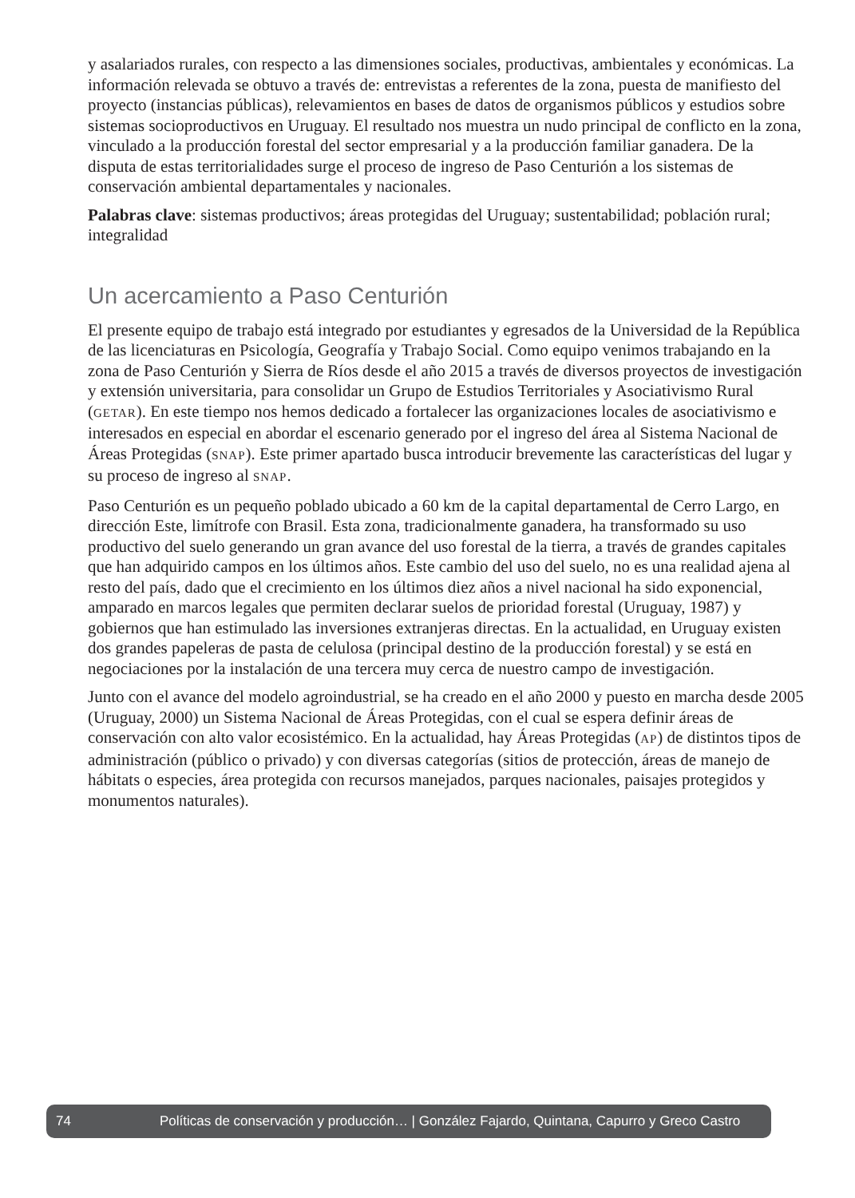y asalariados rurales, con respecto a las dimensiones sociales, productivas, ambientales y económicas. La información relevada se obtuvo a través de: entrevistas a referentes de la zona, puesta de manifiesto del proyecto (instancias públicas), relevamientos en bases de datos de organismos públicos y estudios sobre sistemas socioproductivos en Uruguay. El resultado nos muestra un nudo principal de conflicto en la zona, vinculado a la producción forestal del sector empresarial y a la producción familiar ganadera. De la disputa de estas territorialidades surge el proceso de ingreso de Paso Centurión a los sistemas de conservación ambiental departamentales y nacionales.
Palabras clave: sistemas productivos; áreas protegidas del Uruguay; sustentabilidad; población rural; integralidad
Un acercamiento a Paso Centurión
El presente equipo de trabajo está integrado por estudiantes y egresados de la Universidad de la República de las licenciaturas en Psicología, Geografía y Trabajo Social. Como equipo venimos trabajando en la zona de Paso Centurión y Sierra de Ríos desde el año 2015 a través de diversos proyectos de investigación y extensión universitaria, para consolidar un Grupo de Estudios Territoriales y Asociativismo Rural (GETAR). En este tiempo nos hemos dedicado a fortalecer las organizaciones locales de asociativismo e interesados en especial en abordar el escenario generado por el ingreso del área al Sistema Nacional de Áreas Protegidas (SNAP). Este primer apartado busca introducir brevemente las características del lugar y su proceso de ingreso al SNAP.
Paso Centurión es un pequeño poblado ubicado a 60 km de la capital departamental de Cerro Largo, en dirección Este, limítrofe con Brasil. Esta zona, tradicionalmente ganadera, ha transformado su uso productivo del suelo generando un gran avance del uso forestal de la tierra, a través de grandes capitales que han adquirido campos en los últimos años. Este cambio del uso del suelo, no es una realidad ajena al resto del país, dado que el crecimiento en los últimos diez años a nivel nacional ha sido exponencial, amparado en marcos legales que permiten declarar suelos de prioridad forestal (Uruguay, 1987) y gobiernos que han estimulado las inversiones extranjeras directas. En la actualidad, en Uruguay existen dos grandes papeleras de pasta de celulosa (principal destino de la producción forestal) y se está en negociaciones por la instalación de una tercera muy cerca de nuestro campo de investigación.
Junto con el avance del modelo agroindustrial, se ha creado en el año 2000 y puesto en marcha desde 2005 (Uruguay, 2000) un Sistema Nacional de Áreas Protegidas, con el cual se espera definir áreas de conservación con alto valor ecosistémico. En la actualidad, hay Áreas Protegidas (AP) de distintos tipos de administración (público o privado) y con diversas categorías (sitios de protección, áreas de manejo de hábitats o especies, área protegida con recursos manejados, parques nacionales, paisajes protegidos y monumentos naturales).
74 Políticas de conservación y producción… | González Fajardo, Quintana, Capurro y Greco Castro